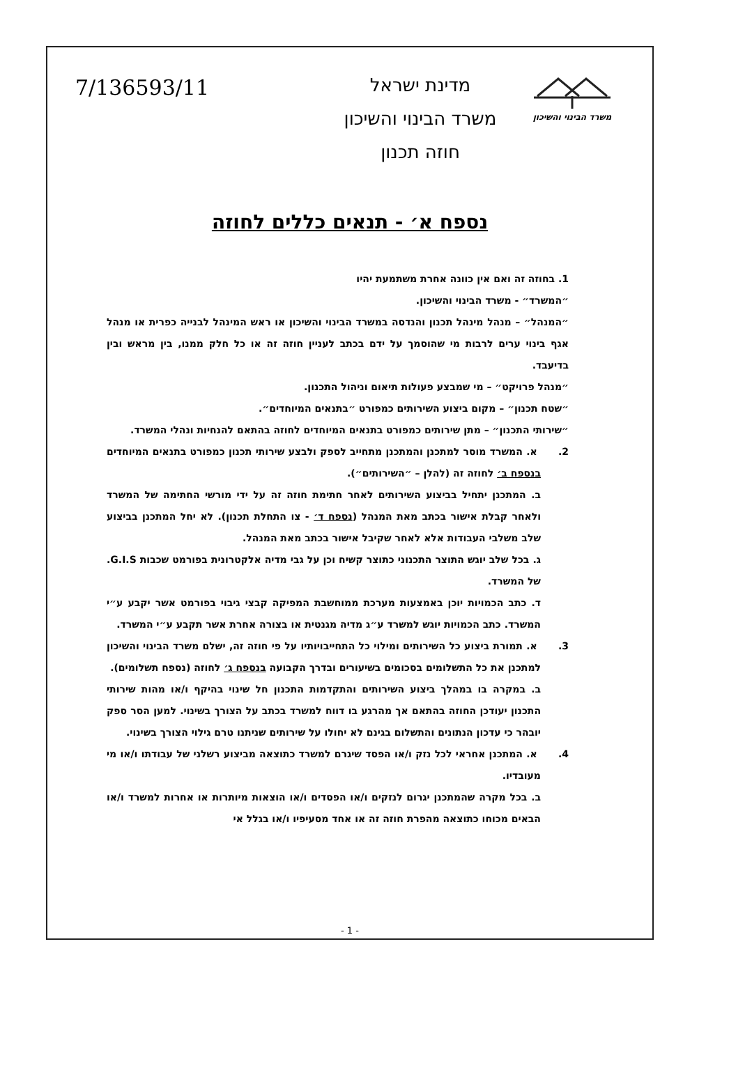משרד הבינוי והשיכון
מדינת ישראל
משרד הבינוי והשיכון
חוזה תכנון
7/136593/11
נספח א׳ - תנאים כללים לחוזה
1. בחוזה זה ואם אין כוונה אחרת משתמעת יהיו
״המשרד״ - משרד הבינוי והשיכון.
״המנהל״ – מנהל מינהל תכנון והנדסה במשרד הבינוי והשיכון או ראש המינהל לבנייה כפרית או מנהל אגף בינוי ערים לרבות מי שהוסמך על ידם בכתב לעניין חוזה זה או כל חלק ממנו, בין מראש ובין בדיעבד.
״מנהל פרויקט״ – מי שמבצע פעולות תיאום וניהול התכנון.
״שטח תכנון״ – מקום ביצוע השירותים כמפורט ״בתנאים המיוחדים״.
״שירותי התכנון״ – מתן שירותים כמפורט בתנאים המיוחדים לחוזה בהתאם להנחיות ונהלי המשרד.
2. א. המשרד מוסר למתכנן והמתכנן מתחייב לספק ולבצע שירותי תכנון כמפורט בתנאים המיוחדים בנספח ב׳ לחוזה זה (להלן – ״השירותים״).
ב. המתכנן יתחיל בביצוע השירותים לאחר חתימת חוזה זה על ידי מורשי החתימה של המשרד ולאחר קבלת אישור בכתב מאת המנהל (נספח ד׳ - צו התחלת תכנון). לא יחל המתכנן בביצוע שלב משלבי העבודות אלא לאחר שקיבל אישור בכתב מאת המנהל.
ג. בכל שלב יוגש התוצר התכנוני כתוצר קשיח וכן על גבי מדיה אלקטרונית בפורמט שכבות G.I.S. של המשרד.
ד. כתב הכמויות יוכן באמצעות מערכת ממוחשבת המפיקה קבצי גיבוי בפורמט אשר יקבע ע״י המשרד. כתב הכמויות יוגש למשרד ע״ג מדיה מגנטית או בצורה אחרת אשר תקבע ע״י המשרד.
3. א. תמורת ביצוע כל השירותים ומילוי כל התחייבויותיו על פי חוזה זה, ישלם משרד הבינוי והשיכון למתכנן את כל התשלומים בסכומים בשיעורים ובדרך הקבועה בנספח ג׳ לחוזה (נספח תשלומים).
ב. במקרה בו במהלך ביצוע השירותים והתקדמות התכנון חל שינוי בהיקף ו/או מהות שירותי התכנון יעודכן החוזה בהתאם אך מהרגע בו דווח למשרד בכתב על הצורך בשינוי. למען הסר ספק יובהר כי עדכון הנתונים והתשלום בגינם לא יחולו על שירותים שניתנו טרם גילוי הצורך בשינוי.
4. א. המתכנן אחראי לכל נזק ו/או הפסד שיגרם למשרד כתוצאה מביצוע רשלני של עבודתו ו/או מי מעובדיו.
ב. בכל מקרה שהמתכנן יגרום לנזקים ו/או הפסדים ו/או הוצאות מיותרות או אחרות למשרד ו/או הבאים מכוחו כתוצאה מהפרת חוזה זה או אחד מסעיפיו ו/או בגלל אי
- 1 -